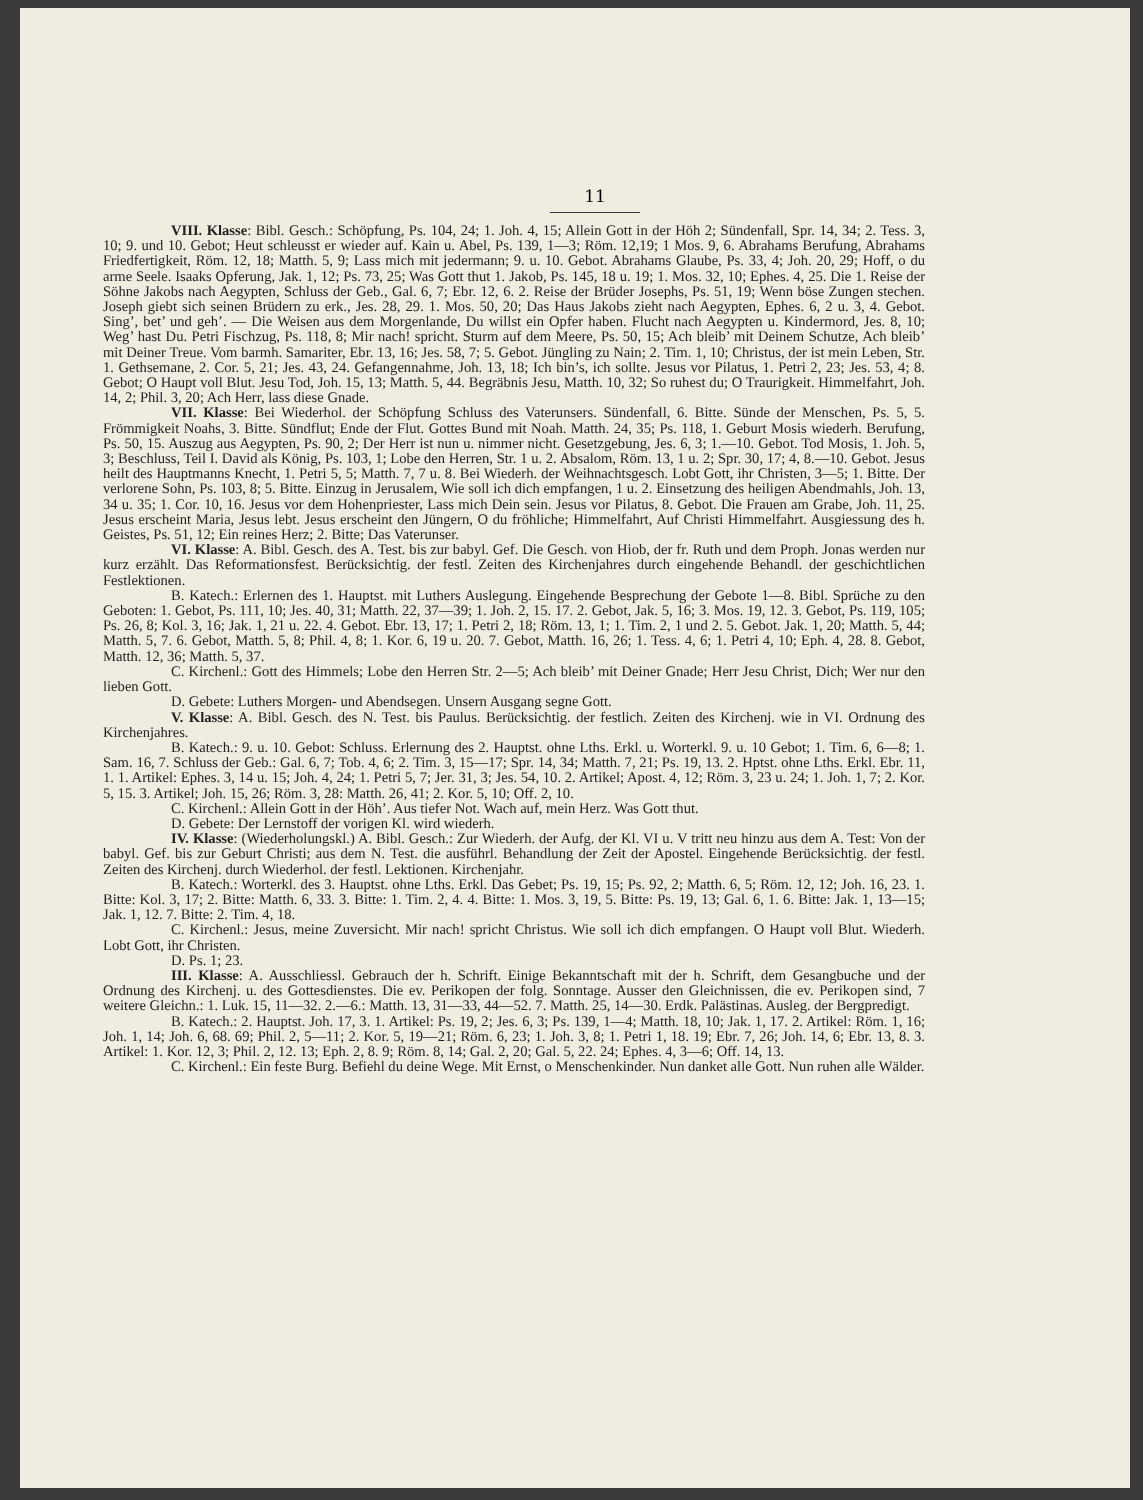11
VIII. Klasse: Bibl. Gesch.: Schöpfung, Ps. 104, 24; 1. Joh. 4, 15; Allein Gott in der Höh 2; Sündenfall, Spr. 14, 34; 2. Tess. 3, 10; 9. und 10. Gebot; Heut schleusst er wieder auf. Kain u. Abel, Ps. 139, 1—3; Röm. 12,19; 1 Mos. 9, 6. Abrahams Berufung, Abrahams Friedfertigkeit, Röm. 12, 18; Matth. 5, 9; Lass mich mit jedermann; 9. u. 10. Gebot. Abrahams Glaube, Ps. 33, 4; Joh. 20, 29; Hoff, o du arme Seele. Isaaks Opferung, Jak. 1, 12; Ps. 73, 25; Was Gott thut 1. Jakob, Ps. 145, 18 u. 19; 1. Mos. 32, 10; Ephes. 4, 25. Die 1. Reise der Söhne Jakobs nach Aegypten, Schluss der Geb., Gal. 6, 7; Ebr. 12, 6. 2. Reise der Brüder Josephs, Ps. 51, 19; Wenn böse Zungen stechen. Joseph giebt sich seinen Brüdern zu erk., Jes. 28, 29. 1. Mos. 50, 20; Das Haus Jakobs zieht nach Aegypten, Ephes. 6, 2 u. 3, 4. Gebot. Sing’, bet’ und geh’. — Die Weisen aus dem Morgenlande, Du willst ein Opfer haben. Flucht nach Aegypten u. Kindermord, Jes. 8, 10; Weg’ hast Du. Petri Fischzug, Ps. 118, 8; Mir nach! spricht. Sturm auf dem Meere, Ps. 50, 15; Ach bleib’ mit Deinem Schutze, Ach bleib’ mit Deiner Treue. Vom barmh. Samariter, Ebr. 13, 16; Jes. 58, 7; 5. Gebot. Jüngling zu Nain; 2. Tim. 1, 10; Christus, der ist mein Leben, Str. 1. Gethsemane, 2. Cor. 5, 21; Jes. 43, 24. Gefangennahme, Joh. 13, 18; Ich bin’s, ich sollte. Jesus vor Pilatus, 1. Petri 2, 23; Jes. 53, 4; 8. Gebot; O Haupt voll Blut. Jesu Tod, Joh. 15, 13; Matth. 5, 44. Begräbnis Jesu, Matth. 10, 32; So ruhest du; O Traurigkeit. Himmelfahrt, Joh. 14, 2; Phil. 3, 20; Ach Herr, lass diese Gnade.
VII. Klasse: Bei Wiederhol. der Schöpfung Schluss des Vaterunsers. Sündenfall, 6. Bitte. Sünde der Menschen, Ps. 5, 5. Frömmigkeit Noahs, 3. Bitte. Sündflut; Ende der Flut. Gottes Bund mit Noah. Matth. 24, 35; Ps. 118, 1. Geburt Mosis wiederh. Berufung, Ps. 50, 15. Auszug aus Aegypten, Ps. 90, 2; Der Herr ist nun u. nimmer nicht. Gesetzgebung, Jes. 6, 3; 1.—10. Gebot. Tod Mosis, 1. Joh. 5, 3; Beschluss, Teil I. David als König, Ps. 103, 1; Lobe den Herren, Str. 1 u. 2. Absalom, Röm. 13, 1 u. 2; Spr. 30, 17; 4, 8.—10. Gebot. Jesus heilt des Hauptmanns Knecht, 1. Petri 5, 5; Matth. 7, 7 u. 8. Bei Wiederh. der Weihnachtsgesch. Lobt Gott, ihr Christen, 3—5; 1. Bitte. Der verlorene Sohn, Ps. 103, 8; 5. Bitte. Einzug in Jerusalem, Wie soll ich dich empfangen, 1 u. 2. Einsetzung des heiligen Abendmahls, Joh. 13, 34 u. 35; 1. Cor. 10, 16. Jesus vor dem Hohenpriester, Lass mich Dein sein. Jesus vor Pilatus, 8. Gebot. Die Frauen am Grabe, Joh. 11, 25. Jesus erscheint Maria, Jesus lebt. Jesus erscheint den Jüngern, O du fröhliche; Himmelfahrt, Auf Christi Himmelfahrt. Ausgiessung des h. Geistes, Ps. 51, 12; Ein reines Herz; 2. Bitte; Das Vaterunser.
VI. Klasse: A. Bibl. Gesch. des A. Test. bis zur babyl. Gef. Die Gesch. von Hiob, der fr. Ruth und dem Proph. Jonas werden nur kurz erzählt. Das Reformationsfest. Berücksichtig. der festl. Zeiten des Kirchenjahres durch eingehende Behandl. der geschichtlichen Festlektionen.
B. Katech.: Erlernen des 1. Hauptst. mit Luthers Auslegung. Eingehende Besprechung der Gebote 1—8. Bibl. Sprüche zu den Geboten: 1. Gebot, Ps. 111, 10; Jes. 40, 31; Matth. 22, 37—39; 1. Joh. 2, 15. 17. 2. Gebot, Jak. 5, 16; 3. Mos. 19, 12. 3. Gebot, Ps. 119, 105; Ps. 26, 8; Kol. 3, 16; Jak. 1, 21 u. 22. 4. Gebot. Ebr. 13, 17; 1. Petri 2, 18; Röm. 13, 1; 1. Tim. 2, 1 und 2. 5. Gebot. Jak. 1, 20; Matth. 5, 44; Matth. 5, 7. 6. Gebot, Matth. 5, 8; Phil. 4, 8; 1. Kor. 6, 19 u. 20. 7. Gebot, Matth. 16, 26; 1. Tess. 4, 6; 1. Petri 4, 10; Eph. 4, 28. 8. Gebot, Matth. 12, 36; Matth. 5, 37.
C. Kirchenl.: Gott des Himmels; Lobe den Herren Str. 2—5; Ach bleib’ mit Deiner Gnade; Herr Jesu Christ, Dich; Wer nur den lieben Gott.
D. Gebete: Luthers Morgen- und Abendsegen. Unsern Ausgang segne Gott.
V. Klasse: A. Bibl. Gesch. des N. Test. bis Paulus. Berücksichtig. der festlich. Zeiten des Kirchenj. wie in VI. Ordnung des Kirchenjahres.
B. Katech.: 9. u. 10. Gebot: Schluss. Erlernung des 2. Hauptst. ohne Lths. Erkl. u. Worterkl. 9. u. 10 Gebot; 1. Tim. 6, 6—8; 1. Sam. 16, 7. Schluss der Geb.: Gal. 6, 7; Tob. 4, 6; 2. Tim. 3, 15—17; Spr. 14, 34; Matth. 7, 21; Ps. 19, 13. 2. Hptst. ohne Lths. Erkl. Ebr. 11, 1. 1. Artikel: Ephes. 3, 14 u. 15; Joh. 4, 24; 1. Petri 5, 7; Jer. 31, 3; Jes. 54, 10. 2. Artikel; Apost. 4, 12; Röm. 3, 23 u. 24; 1. Joh. 1, 7; 2. Kor. 5, 15. 3. Artikel; Joh. 15, 26; Röm. 3, 28: Matth. 26, 41; 2. Kor. 5, 10; Off. 2, 10.
C. Kirchenl.: Allein Gott in der Höh’. Aus tiefer Not. Wach auf, mein Herz. Was Gott thut.
D. Gebete: Der Lernstoff der vorigen Kl. wird wiederh.
IV. Klasse: (Wiederholungskl.) A. Bibl. Gesch.: Zur Wiederh. der Aufg. der Kl. VI u. V tritt neu hinzu aus dem A. Test: Von der babyl. Gef. bis zur Geburt Christi; aus dem N. Test. die ausführl. Behandlung der Zeit der Apostel. Eingehende Berücksichtig. der festl. Zeiten des Kirchenj. durch Wiederhol. der festl. Lektionen. Kirchenjahr.
B. Katech.: Worterkl. des 3. Hauptst. ohne Lths. Erkl. Das Gebet; Ps. 19, 15; Ps. 92, 2; Matth. 6, 5; Röm. 12, 12; Joh. 16, 23. 1. Bitte: Kol. 3, 17; 2. Bitte: Matth. 6, 33. 3. Bitte: 1. Tim. 2, 4. 4. Bitte: 1. Mos. 3, 19, 5. Bitte: Ps. 19, 13; Gal. 6, 1. 6. Bitte: Jak. 1, 13—15; Jak. 1, 12. 7. Bitte: 2. Tim. 4, 18.
C. Kirchenl.: Jesus, meine Zuversicht. Mir nach! spricht Christus. Wie soll ich dich empfangen. O Haupt voll Blut. Wiederh. Lobt Gott, ihr Christen.
D. Ps. 1; 23.
III. Klasse: A. Ausschliessl. Gebrauch der h. Schrift. Einige Bekanntschaft mit der h. Schrift, dem Gesangbuche und der Ordnung des Kirchenj. u. des Gottesdienstes. Die ev. Perikopen der folg. Sonntage. Ausser den Gleichnissen, die ev. Perikopen sind, 7 weitere Gleichn.: 1. Luk. 15, 11—32. 2.—6.: Matth. 13, 31—33, 44—52. 7. Matth. 25, 14—30. Erdk. Palästinas. Ausleg. der Bergpredigt.
B. Katech.: 2. Hauptst. Joh. 17, 3. 1. Artikel: Ps. 19, 2; Jes. 6, 3; Ps. 139, 1—4; Matth. 18, 10; Jak. 1, 17. 2. Artikel: Röm. 1, 16; Joh. 1, 14; Joh. 6, 68. 69; Phil. 2, 5—11; 2. Kor. 5, 19—21; Röm. 6, 23; 1. Joh. 3, 8; 1. Petri 1, 18. 19; Ebr. 7, 26; Joh. 14, 6; Ebr. 13, 8. 3. Artikel: 1. Kor. 12, 3; Phil. 2, 12. 13; Eph. 2, 8. 9; Röm. 8, 14; Gal. 2, 20; Gal. 5, 22. 24; Ephes. 4, 3—6; Off. 14, 13.
C. Kirchenl.: Ein feste Burg. Befiehl du deine Wege. Mit Ernst, o Menschenkinder. Nun danket alle Gott. Nun ruhen alle Wälder.